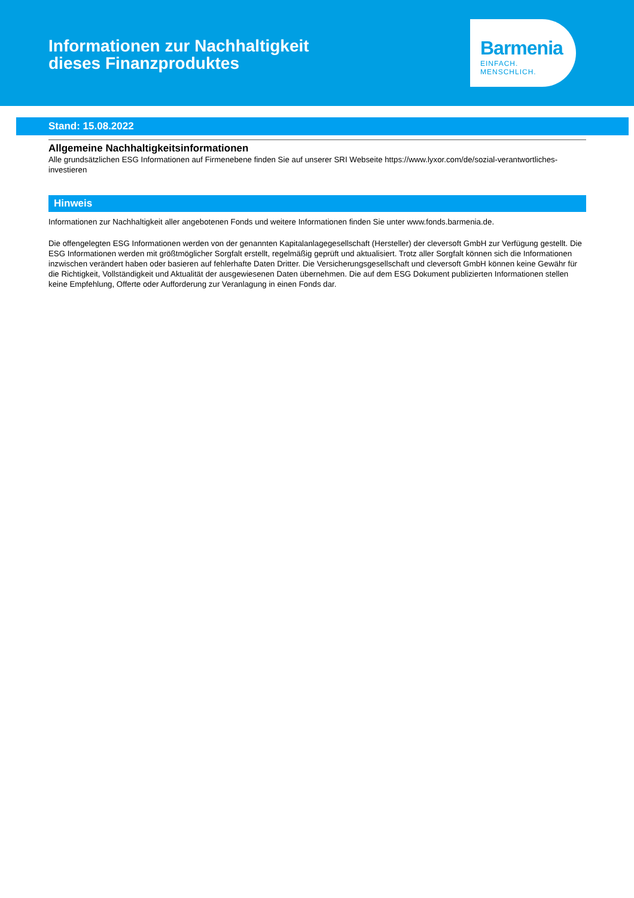Informationen zur Nachhaltigkeit
dieses Finanzproduktes
Barmenia
EINFACH. MENSCHLICH.
Stand: 15.08.2022
Allgemeine Nachhaltigkeitsinformationen
Alle grundsätzlichen ESG Informationen auf Firmenebene finden Sie auf unserer SRI Webseite https://www.lyxor.com/de/sozial-verantwortliches-investieren
Hinweis
Informationen zur Nachhaltigkeit aller angebotenen Fonds und weitere Informationen finden Sie unter www.fonds.barmenia.de.
Die offengelegten ESG Informationen werden von der genannten Kapitalanlagegesellschaft (Hersteller) der cleversoft GmbH zur Verfügung gestellt. Die ESG Informationen werden mit größtmöglicher Sorgfalt erstellt, regelmäßig geprüft und aktualisiert. Trotz aller Sorgfalt können sich die Informationen inzwischen verändert haben oder basieren auf fehlerhafte Daten Dritter. Die Versicherungsgesellschaft und cleversoft GmbH können keine Gewähr für die Richtigkeit, Vollständigkeit und Aktualität der ausgewiesenen Daten übernehmen. Die auf dem ESG Dokument publizierten Informationen stellen keine Empfehlung, Offerte oder Aufforderung zur Veranlagung in einen Fonds dar.